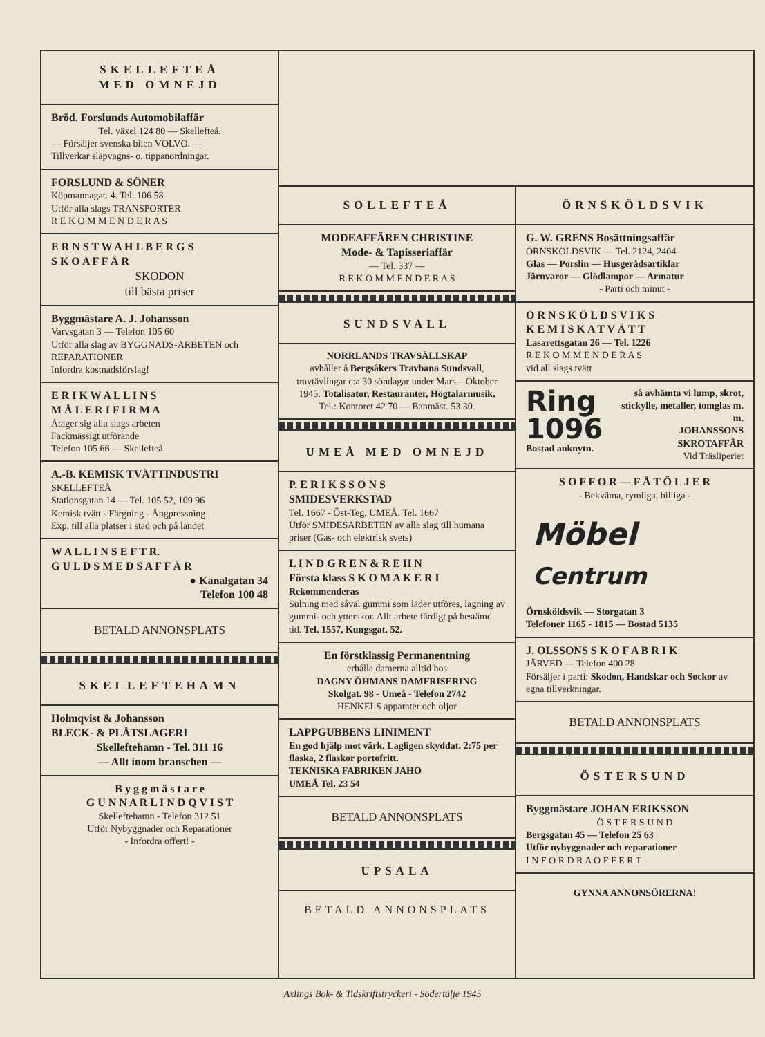SKELLEFTEÅ
MED OMNEJD
Bröd. Forslunds Automobilaffär
Tel. växel 124 80 — Skellefteå.
— Försäljer svenska bilen VOLVO. —
Tillverkar släpvagns- o. tippanordningar.
FORSLUND & SÖNER
Köpmannagat. 4. Tel. 106 58
Utför alla slags TRANSPORTER
R E K O M M E N D E R A S
E R N S T W A H L B E R G S
S K O A F F Ä R
SKODON
till bästa priser
Byggmästare A. J. Johansson
Varvsgatan 3 — Telefon 105 60
Utför alla slag av BYGGNADS-ARBETEN och REPARATIONER
Infordra kostnadsförslag!
E R I K W A L L I N S
M Å L E R I F I R M A
Åtager sig alla slags arbeten
Fackmässigt utförande
Telefon 105 66 — Skellefteå
A.-B. KEMISK TVÄTTINDUSTRI
SKELLEFTEÅ
Stationsgatan 14 — Tel. 105 52, 109 96
Kemisk tvätt - Färgning - Ångpressning
Exp. till alla platser i stad och på landet
W A L L I N S E F T R.
G U L D S M E D S A F F Ä R
● Kanalgatan 34
Telefon 100 48
BETALD ANNONSPLATS
SKELLEFTEHAMN
Holmqvist & Johansson
BLECK- & PLÅTSLAGERI
Skelleftehamn - Tel. 311 16
— Allt inom branschen —
B y g g m ä s t a r e
G U N N A R L I N D Q V I S T
Skelleftehamn - Telefon 312 51
Utför Nybyggnader och Reparationer
- Infordra offert! -
SOLLEFTEÅ
MODEAFFÄREN CHRISTINE
Mode- & Tapisseriaffär
— Tel. 337 —
R E K O M M E N D E R A S
SUNDSVALL
NORRLANDS TRAVSÄLLSKAP
avhåller å Bergsåkers Travbana Sundsvall, travtävlingar c:a 30 söndagar under Mars—Oktober 1945. Totalisator, Restauranter, Högtalarmusik.
Tel.: Kontoret 42 70 — Banmäst. 53 30.
UMEÅ MED OMNEJD
P. E R I K S S O N S
SMIDESVERKSTAD
Tel. 1667 - Öst-Teg, UMEÅ. Tel. 1667
Utför SMIDESARBETEN av alla slag till humana priser (Gas- och elektrisk svets)
L I N D G R E N & R E H N
Första klass S K O M A K E R I
Rekommenderas
Sulning med såväl gummi som läder utföres, lagning av gummi- och ytterskor. Allt arbete färdigt på bestämd tid. Tel. 1557, Kungsgat. 52.
En förstklassig Permanentning
erhålla damerna alltid hos
DAGNY ÖHMANS DAMFRISERING
Skolgat. 98 - Umeå - Telefon 2742
HENKELS apparater och oljor
LAPPGUBBENS LINIMENT
En god hjälp mot värk. Lagligen skyddat. 2:75 per flaska, 2 flaskor portofritt.
TEKNISKA FABRIKEN JAHO
UMEÅ Tel. 23 54
BETALD ANNONSPLATS
UPSALA
BETALD ANNONSPLATS
ÖRNSKÖLDSVIK
G. W. GRENS Bosättningsaffär
ÖRNSKÖLDSVIK — Tel. 2124, 2404
Glas — Porslin — Husgerådsartiklar
Järnvaror — Glödlampor — Armatur
- Parti och minut -
Ö R N S K Ö L D S V I K S
K E M I S K A T V Ä T T
Lasarettsgatan 26 — Tel. 1226
R E K O M M E N D E R A S
vid all slags tvätt
Ring
1096
Bostad anknytn.
så avhämta vi lump, skrot, stickylle, metaller, tomglas m. m.
JOHANSSONS
SKROTAFFÄR
Vid Träsliperiet
S O F F O R — F Å T Ö L J E R
- Bekväma, rymliga, billiga -
Möbel Centrum
Örnsköldsvik — Storgatan 3
Telefoner 1165 - 1815 — Bostad 5135
J. OLSSONS S K O F A B R I K
JÄRVED — Telefon 400 28
Försäljer i parti: Skodon, Handskar och Sockor av egna tillverkningar.
BETALD ANNONSPLATS
ÖSTERSUND
Byggmästare JOHAN ERIKSSON
Ö S T E R S U N D
Bergsgatan 45 — Telefon 25 63
Utför nybyggnader och reparationer
I N F O R D R A O F F E R T
GYNNA ANNONSÖRERNA!
Axlings Bok- & Tidskriftstryckeri - Södertälje 1945